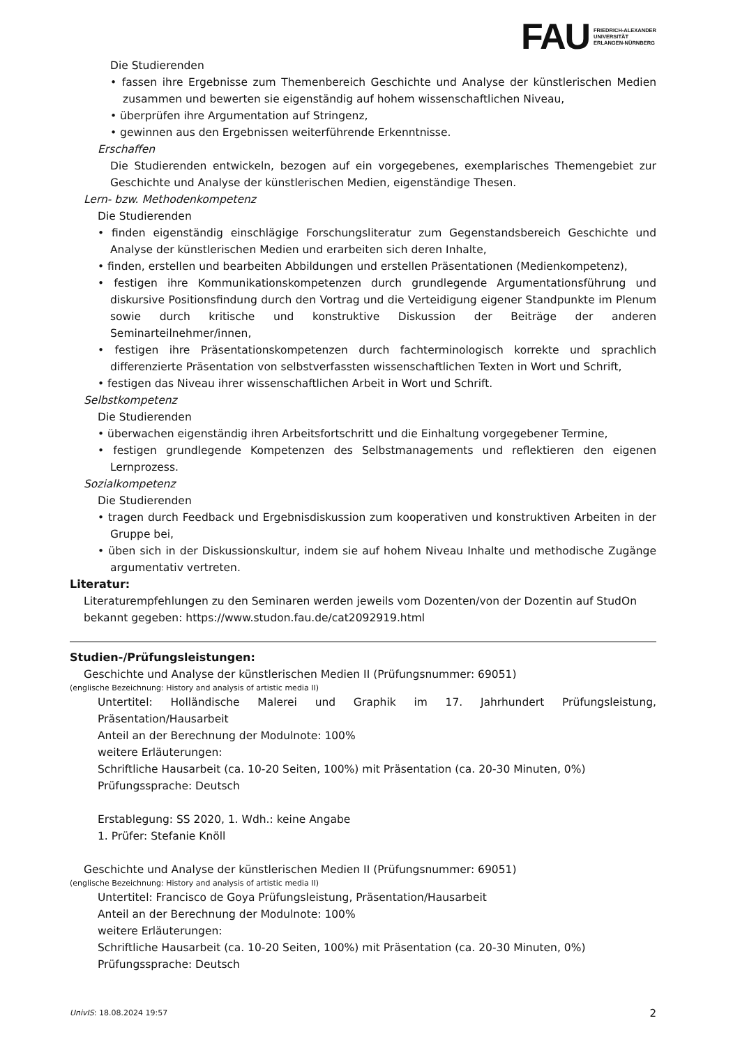FAU
FRIEDRICH-ALEXANDER
UNIVERSITÄT
ERLANGEN-NÜRNBERG
Die Studierenden
• fassen ihre Ergebnisse zum Themenbereich Geschichte und Analyse der künstlerischen Medien zusammen und bewerten sie eigenständig auf hohem wissenschaftlichen Niveau,
• überprüfen ihre Argumentation auf Stringenz,
• gewinnen aus den Ergebnissen weiterführende Erkenntnisse.
Erschaffen
Die Studierenden entwickeln, bezogen auf ein vorgegebenes, exemplarisches Themengebiet zur Geschichte und Analyse der künstlerischen Medien, eigenständige Thesen.
Lern- bzw. Methodenkompetenz
Die Studierenden
• finden eigenständig einschlägige Forschungsliteratur zum Gegenstandsbereich Geschichte und Analyse der künstlerischen Medien und erarbeiten sich deren Inhalte,
• finden, erstellen und bearbeiten Abbildungen und erstellen Präsentationen (Medienkompetenz),
• festigen ihre Kommunikationskompetenzen durch grundlegende Argumentationsführung und diskursive Positionsfindung durch den Vortrag und die Verteidigung eigener Standpunkte im Plenum sowie durch kritische und konstruktive Diskussion der Beiträge der anderen Seminarteilnehmer/innen,
• festigen ihre Präsentationskompetenzen durch fachterminologisch korrekte und sprachlich differenzierte Präsentation von selbstverfassten wissenschaftlichen Texten in Wort und Schrift,
• festigen das Niveau ihrer wissenschaftlichen Arbeit in Wort und Schrift.
Selbstkompetenz
Die Studierenden
• überwachen eigenständig ihren Arbeitsfortschritt und die Einhaltung vorgegebener Termine,
• festigen grundlegende Kompetenzen des Selbstmanagements und reflektieren den eigenen Lernprozess.
Sozialkompetenz
Die Studierenden
• tragen durch Feedback und Ergebnisdiskussion zum kooperativen und konstruktiven Arbeiten in der Gruppe bei,
• üben sich in der Diskussionskultur, indem sie auf hohem Niveau Inhalte und methodische Zugänge argumentativ vertreten.
Literatur:
Literaturempfehlungen zu den Seminaren werden jeweils vom Dozenten/von der Dozentin auf StudOn bekannt gegeben: https://www.studon.fau.de/cat2092919.html
Studien-/Prüfungsleistungen:
Geschichte und Analyse der künstlerischen Medien II (Prüfungsnummer: 69051)
(englische Bezeichnung: History and analysis of artistic media II)
Untertitel: Holländische Malerei und Graphik im 17. Jahrhundert Prüfungsleistung, Präsentation/Hausarbeit
Anteil an der Berechnung der Modulnote: 100%
weitere Erläuterungen:
Schriftliche Hausarbeit (ca. 10-20 Seiten, 100%) mit Präsentation (ca. 20-30 Minuten, 0%)
Prüfungssprache: Deutsch
Erstablegung: SS 2020, 1. Wdh.: keine Angabe
1. Prüfer: Stefanie Knöll
Geschichte und Analyse der künstlerischen Medien II (Prüfungsnummer: 69051)
(englische Bezeichnung: History and analysis of artistic media II)
Untertitel: Francisco de Goya Prüfungsleistung, Präsentation/Hausarbeit
Anteil an der Berechnung der Modulnote: 100%
weitere Erläuterungen:
Schriftliche Hausarbeit (ca. 10-20 Seiten, 100%) mit Präsentation (ca. 20-30 Minuten, 0%)
Prüfungssprache: Deutsch
UnivIS: 18.08.2024 19:57 2